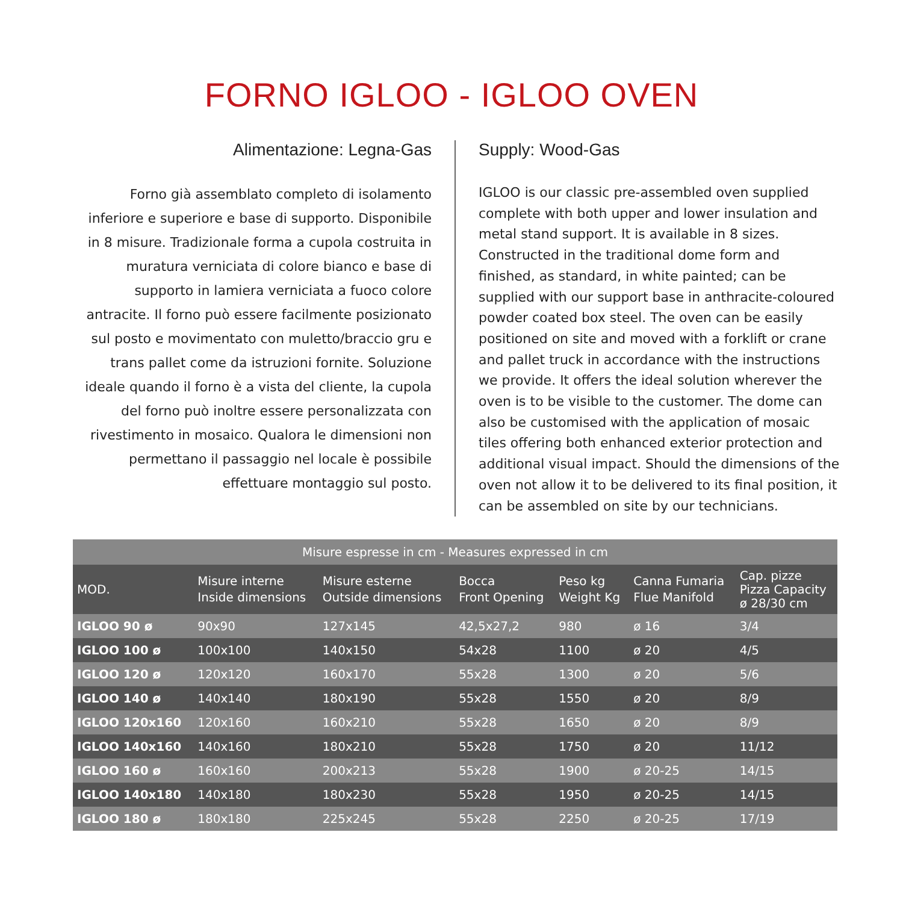FORNO IGLOO - IGLOO OVEN
Alimentazione: Legna-Gas
Forno già assemblato completo di isolamento inferiore e superiore e base di supporto. Disponibile in 8 misure. Tradizionale forma a cupola costruita in muratura verniciata di colore bianco e base di supporto in lamiera verniciata a fuoco colore antracite. Il forno può essere facilmente posizionato sul posto e movimentato con muletto/braccio gru e trans pallet come da istruzioni fornite. Soluzione ideale quando il forno è a vista del cliente, la cupola del forno può inoltre essere personalizzata con rivestimento in mosaico. Qualora le dimensioni non permettano il passaggio nel locale è possibile effettuare montaggio sul posto.
Supply: Wood-Gas
IGLOO is our classic pre-assembled oven supplied complete with both upper and lower insulation and metal stand support. It is available in 8 sizes. Constructed in the traditional dome form and finished, as standard, in white painted; can be supplied with our support base in anthracite-coloured powder coated box steel. The oven can be easily positioned on site and moved with a forklift or crane and pallet truck in accordance with the instructions we provide. It offers the ideal solution wherever the oven is to be visible to the customer. The dome can also be customised with the application of mosaic tiles offering both enhanced exterior protection and additional visual impact. Should the dimensions of the oven not allow it to be delivered to its final position, it can be assembled on site by our technicians.
| Misure espresse in cm - Measures expressed in cm | | | | | | |
| --- | --- | --- | --- | --- | --- | --- |
| MOD. | Misure interne Inside dimensions | Misure esterne Outside dimensions | Bocca Front Opening | Peso kg Weight Kg | Canna Fumaria Flue Manifold | Cap. pizze Pizza Capacity ø 28/30 cm |
| IGLOO 90 ø | 90x90 | 127x145 | 42,5x27,2 | 980 | ø 16 | 3/4 |
| IGLOO 100 ø | 100x100 | 140x150 | 54x28 | 1100 | ø 20 | 4/5 |
| IGLOO 120 ø | 120x120 | 160x170 | 55x28 | 1300 | ø 20 | 5/6 |
| IGLOO 140 ø | 140x140 | 180x190 | 55x28 | 1550 | ø 20 | 8/9 |
| IGLOO 120x160 | 120x160 | 160x210 | 55x28 | 1650 | ø 20 | 8/9 |
| IGLOO 140x160 | 140x160 | 180x210 | 55x28 | 1750 | ø 20 | 11/12 |
| IGLOO 160 ø | 160x160 | 200x213 | 55x28 | 1900 | ø 20-25 | 14/15 |
| IGLOO 140x180 | 140x180 | 180x230 | 55x28 | 1950 | ø 20-25 | 14/15 |
| IGLOO 180 ø | 180x180 | 225x245 | 55x28 | 2250 | ø 20-25 | 17/19 |